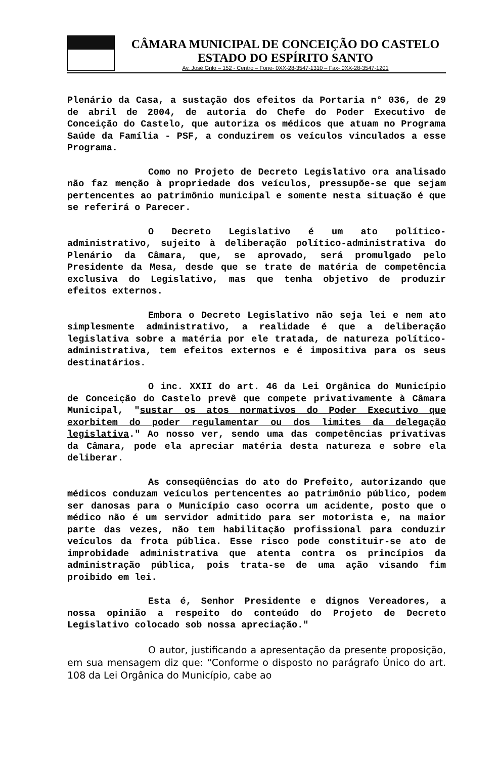CÂMARA MUNICIPAL DE CONCEIÇÃO DO CASTELO
ESTADO DO ESPÍRITO SANTO
Av. José Grilo – 152 - Centro – Fone- 0XX-28-3547-1310 – Fax- 0XX-28-3547-1201
Plenário da Casa, a sustação dos efeitos da Portaria n° 036, de 29 de abril de 2004, de autoria do Chefe do Poder Executivo de Conceição do Castelo, que autoriza os médicos que atuam no Programa Saúde da Família - PSF, a conduzirem os veículos vinculados a esse Programa.
Como no Projeto de Decreto Legislativo ora analisado não faz menção à propriedade dos veículos, pressupõe-se que sejam pertencentes ao patrimônio municipal e somente nesta situação é que se referirá o Parecer.
O Decreto Legislativo é um ato político-administrativo, sujeito à deliberação político-administrativa do Plenário da Câmara, que, se aprovado, será promulgado pelo Presidente da Mesa, desde que se trate de matéria de competência exclusiva do Legislativo, mas que tenha objetivo de produzir efeitos externos.
Embora o Decreto Legislativo não seja lei e nem ato simplesmente administrativo, a realidade é que a deliberação legislativa sobre a matéria por ele tratada, de natureza político-administrativa, tem efeitos externos e é impositiva para os seus destinatários.
O inc. XXII do art. 46 da Lei Orgânica do Município de Conceição do Castelo prevê que compete privativamente à Câmara Municipal, "sustar os atos normativos do Poder Executivo que exorbitem do poder regulamentar ou dos limites da delegação legislativa." Ao nosso ver, sendo uma das competências privativas da Câmara, pode ela apreciar matéria desta natureza e sobre ela deliberar.
As conseqüências do ato do Prefeito, autorizando que médicos conduzam veículos pertencentes ao patrimônio público, podem ser danosas para o Município caso ocorra um acidente, posto que o médico não é um servidor admitido para ser motorista e, na maior parte das vezes, não tem habilitação profissional para conduzir veículos da frota pública. Esse risco pode constituir-se ato de improbidade administrativa que atenta contra os princípios da administração pública, pois trata-se de uma ação visando fim proibido em lei.
Esta é, Senhor Presidente e dignos Vereadores, a nossa opinião a respeito do conteúdo do Projeto de Decreto Legislativo colocado sob nossa apreciação."
O autor, justificando a apresentação da presente proposição, em sua mensagem diz que: “Conforme o disposto no parágrafo Único do art. 108 da Lei Orgânica do Município, cabe ao